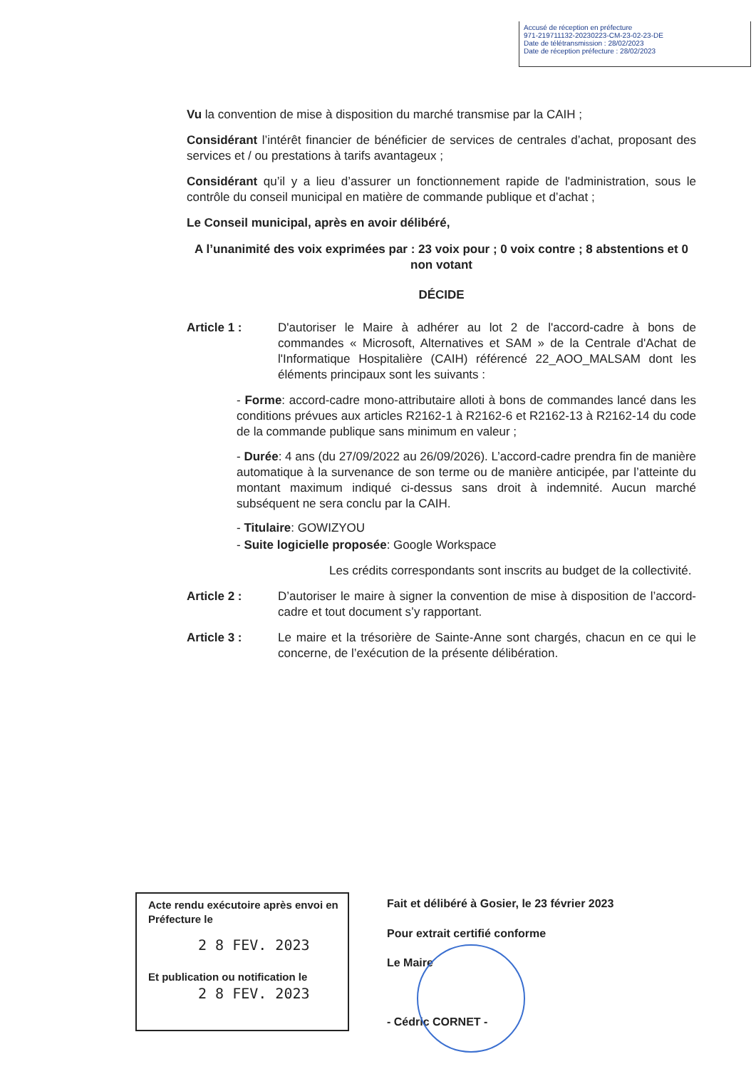Accusé de réception en préfecture
971-219711132-20230223-CM-23-02-23-DE
Date de télétransmission : 28/02/2023
Date de réception préfecture : 28/02/2023
Vu la convention de mise à disposition du marché transmise par la CAIH ;
Considérant l’intérêt financier de bénéficier de services de centrales d’achat, proposant des services et / ou prestations à tarifs avantageux ;
Considérant qu’il y a lieu d’assurer un fonctionnement rapide de l'administration, sous le contrôle du conseil municipal en matière de commande publique et d’achat ;
Le Conseil municipal, après en avoir délibéré,
A l’unanimité des voix exprimées par : 23 voix pour ; 0 voix contre ; 8 abstentions et 0 non votant
DÉCIDE
Article 1 : D'autoriser le Maire à adhérer au lot 2 de l'accord-cadre à bons de commandes « Microsoft, Alternatives et SAM » de la Centrale d'Achat de l'Informatique Hospitalière (CAIH) référencé 22_AOO_MALSAM dont les éléments principaux sont les suivants :
- Forme: accord-cadre mono-attributaire alloti à bons de commandes lancé dans les conditions prévues aux articles R2162-1 à R2162-6 et R2162-13 à R2162-14 du code de la commande publique sans minimum en valeur ;
- Durée: 4 ans (du 27/09/2022 au 26/09/2026). L’accord-cadre prendra fin de manière automatique à la survenance de son terme ou de manière anticipée, par l’atteinte du montant maximum indiqué ci-dessus sans droit à indemnité. Aucun marché subséquent ne sera conclu par la CAIH.
- Titulaire: GOWIZYOU
- Suite logicielle proposée: Google Workspace
Les crédits correspondants sont inscrits au budget de la collectivité.
Article 2 : D’autoriser le maire à signer la convention de mise à disposition de l’accord-cadre et tout document s’y rapportant.
Article 3 : Le maire et la trésorière de Sainte-Anne sont chargés, chacun en ce qui le concerne, de l’exécution de la présente délibération.
Acte rendu exécutoire après envoi en Préfecture le
2 8 FEV. 2023
Et publication ou notification le
2 8 FEV. 2023
Fait et délibéré à Gosier, le 23 février 2023
Pour extrait certifié conforme
Le Maire
- Cédric CORNET -